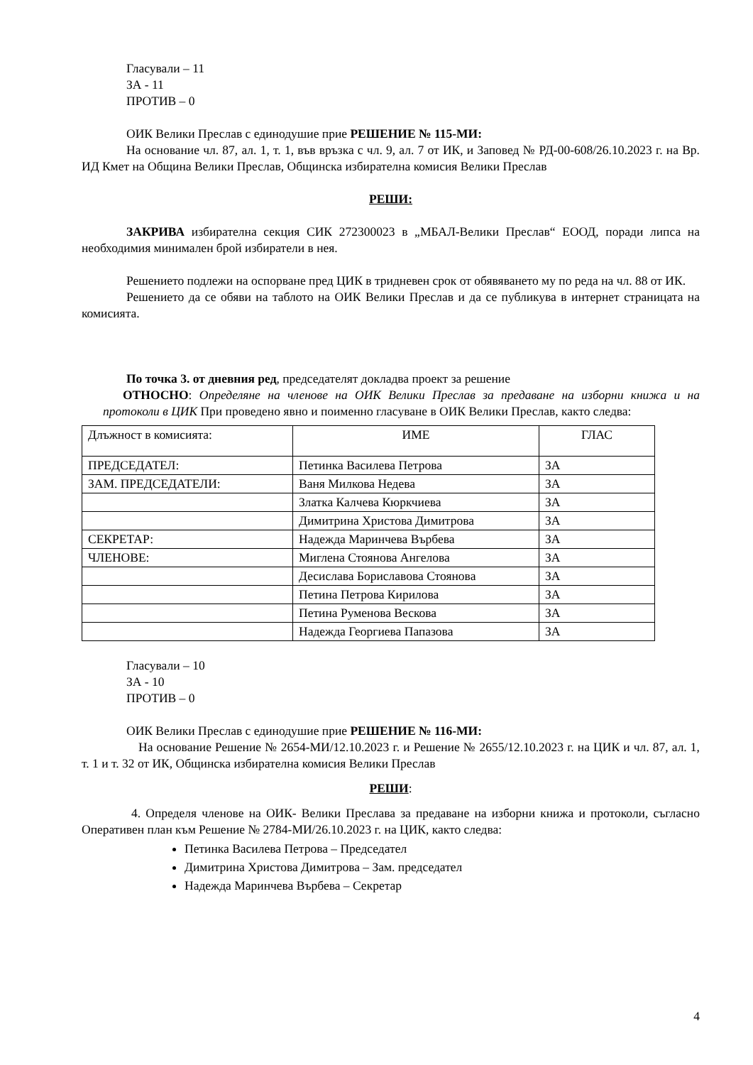Гласували – 11
ЗА - 11
ПРОТИВ – 0
ОИК Велики Преслав с единодушие прие РЕШЕНИЕ № 115-МИ:
На основание чл. 87, ал. 1, т. 1, във връзка с чл. 9, ал. 7 от ИК, и Заповед № РД-00-608/26.10.2023 г. на Вр. ИД Кмет на Община Велики Преслав, Общинска избирателна комисия Велики Преслав
РЕШИ:
ЗАКРИВА избирателна секция СИК 272300023 в „МБАЛ-Велики Преслав“ ЕООД, поради липса на необходимия минимален брой избиратели в нея.
Решението подлежи на оспорване пред ЦИК в тридневен срок от обявяването му по реда на чл. 88 от ИК.
Решението да се обяви на таблото на ОИК Велики Преслав и да се публикува в интернет страницата на комисията.
По точка 3. от дневния ред, председателят докладва проект за решение
ОТНОСНО: Определяне на членове на ОИК Велики Преслав за предаване на изборни книжа и на протоколи в ЦИК При проведено явно и поименно гласуване в ОИК Велики Преслав, както следва:
| Длъжност в комисията: | ИМЕ | ГЛАС |
| ПРЕДСЕДАТЕЛ: | Петинка Василева Петрова | ЗА |
| ЗАМ. ПРЕДСЕДАТЕЛИ: | Ваня Милкова Недева | ЗА |
| | Златка Калчева Кюркчиева | ЗА |
| | Димитрина Христова Димитрова | ЗА |
| СЕКРЕТАР: | Надежда Маринчева Върбева | ЗА |
| ЧЛЕНОВЕ: | Миглена Стоянова Ангелова | ЗА |
| | Десислава Бориславова Стоянова | ЗА |
| | Петина Петрова Кирилова | ЗА |
| | Петина Руменова Вескова | ЗА |
| | Надежда Георгиева Папазова | ЗА |
Гласували – 10
ЗА - 10
ПРОТИВ – 0
ОИК Велики Преслав с единодушие прие РЕШЕНИЕ № 116-МИ:
На основание Решение № 2654-МИ/12.10.2023 г. и Решение № 2655/12.10.2023 г. на ЦИК и чл. 87, ал. 1, т. 1 и т. 32 от ИК, Общинска избирателна комисия Велики Преслав
РЕШИ:
4. Определя членове на ОИК- Велики Преслава за предаване на изборни книжа и протоколи, съгласно Оперативен план към Решение № 2784-МИ/26.10.2023 г. на ЦИК, както следва:
Петинка Василева Петрова – Председател
Димитрина Христова Димитрова – Зам. председател
Надежда Маринчева Върбева – Секретар
4